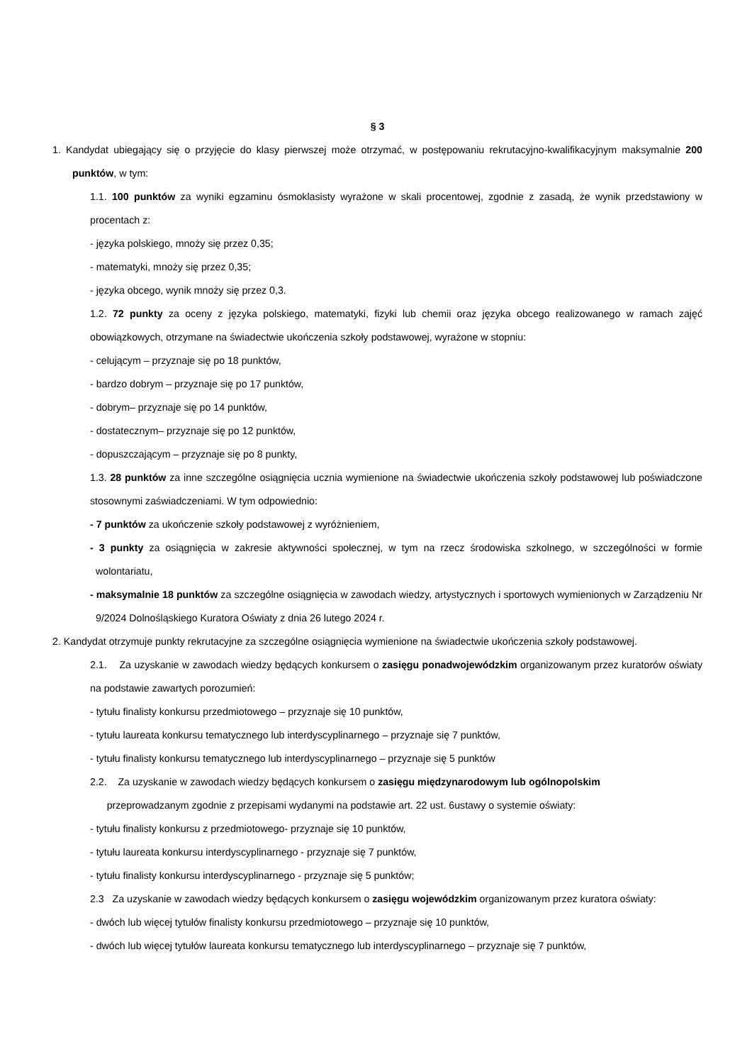§ 3
1. Kandydat ubiegający się o przyjęcie do klasy pierwszej może otrzymać, w postępowaniu rekrutacyjno-kwalifikacyjnym maksymalnie 200 punktów, w tym:
1.1. 100 punktów za wyniki egzaminu ósmoklasisty wyrażone w skali procentowej, zgodnie z zasadą, że wynik przedstawiony w procentach z:
- języka polskiego, mnoży się przez 0,35;
- matematyki, mnoży się przez 0,35;
- języka obcego, wynik mnoży się przez 0,3.
1.2. 72 punkty za oceny z języka polskiego, matematyki, fizyki lub chemii oraz języka obcego realizowanego w ramach zajęć obowiązkowych, otrzymane na świadectwie ukończenia szkoły podstawowej, wyrażone w stopniu:
- celującym – przyznaje się po 18 punktów,
- bardzo dobrym – przyznaje się po 17 punktów,
- dobrym– przyznaje się po 14 punktów,
- dostatecznym– przyznaje się po 12 punktów,
- dopuszczającym – przyznaje się po 8 punkty,
1.3. 28 punktów za inne szczególne osiągnięcia ucznia wymienione na świadectwie ukończenia szkoły podstawowej lub poświadczone stosownymi zaświadczeniami. W tym odpowiednio:
- 7 punktów za ukończenie szkoły podstawowej z wyróżnieniem,
- 3 punkty za osiągnięcia w zakresie aktywności społecznej, w tym na rzecz środowiska szkolnego, w szczególności w formie wolontariatu,
- maksymalnie 18 punktów za szczególne osiągnięcia w zawodach wiedzy, artystycznych i sportowych wymienionych w Zarządzeniu Nr 9/2024 Dolnośląskiego Kuratora Oświaty z dnia 26 lutego 2024 r.
2. Kandydat otrzymuje punkty rekrutacyjne za szczególne osiągnięcia wymienione na świadectwie ukończenia szkoły podstawowej.
2.1. Za uzyskanie w zawodach wiedzy będących konkursem o zasięgu ponadwojewódzkim organizowanym przez kuratorów oświaty na podstawie zawartych porozumień:
- tytułu finalisty konkursu przedmiotowego – przyznaje się 10 punktów,
- tytułu laureata konkursu tematycznego lub interdyscyplinarnego – przyznaje się 7 punktów,
- tytułu finalisty konkursu tematycznego lub interdyscyplinarnego – przyznaje się 5 punktów
2.2. Za uzyskanie w zawodach wiedzy będących konkursem o zasięgu międzynarodowym lub ogólnopolskim
przeprowadzanym zgodnie z przepisami wydanymi na podstawie art. 22 ust. 6ustawy o systemie oświaty:
- tytułu finalisty konkursu z przedmiotowego- przyznaje się 10 punktów,
- tytułu laureata konkursu interdyscyplinarnego - przyznaje się 7 punktów,
- tytułu finalisty konkursu interdyscyplinarnego - przyznaje się 5 punktów;
2.3 Za uzyskanie w zawodach wiedzy będących konkursem o zasięgu wojewódzkim organizowanym przez kuratora oświaty:
- dwóch lub więcej tytułów finalisty konkursu przedmiotowego – przyznaje się 10 punktów,
- dwóch lub więcej tytułów laureata konkursu tematycznego lub interdyscyplinarnego – przyznaje się 7 punktów,